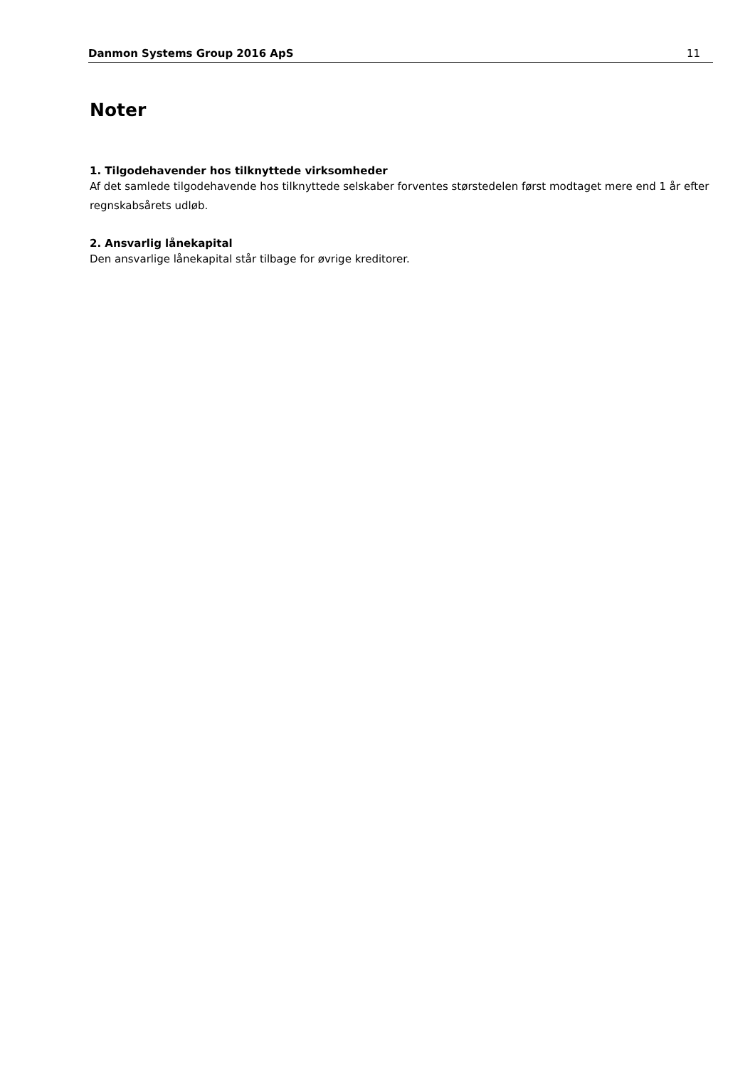Danmon Systems Group 2016 ApS 11
Noter
1. Tilgodehavender hos tilknyttede virksomheder
Af det samlede tilgodehavende hos tilknyttede selskaber forventes størstedelen først modtaget mere end 1 år efter regnskabsårets udløb.
2. Ansvarlig lånekapital
Den ansvarlige lånekapital står tilbage for øvrige kreditorer.